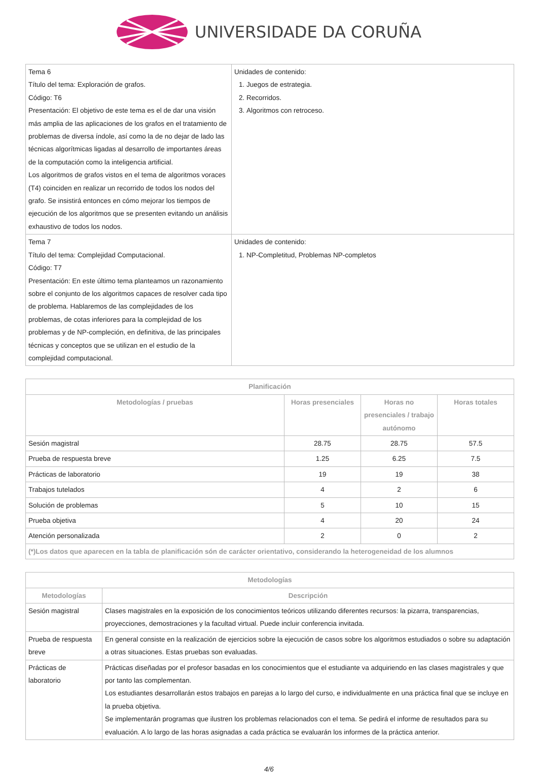UNIVERSIDADE DA CORUÑA
| Tema 6 Título del tema: Exploración de grafos. Código: T6 Presentación: El objetivo de este tema es el de dar una visión más amplia de las aplicaciones de los grafos en el tratamiento de problemas de diversa índole, así como la de no dejar de lado las técnicas algorítmicas ligadas al desarrollo de importantes áreas de la computación como la inteligencia artificial. Los algoritmos de grafos vistos en el tema de algoritmos voraces (T4) coinciden en realizar un recorrido de todos los nodos del grafo. Se insistirá entonces en cómo mejorar los tiempos de ejecución de los algoritmos que se presenten evitando un análisis exhaustivo de todos los nodos. | Unidades de contenido: 1. Juegos de estrategia. 2. Recorridos. 3. Algoritmos con retroceso. |
| Tema 7 Título del tema: Complejidad Computacional. Código: T7 Presentación: En este último tema planteamos un razonamiento sobre el conjunto de los algoritmos capaces de resolver cada tipo de problema. Hablaremos de las complejidades de los problemas, de cotas inferiores para la complejidad de los problemas y de NP-compleción, en definitiva, de las principales técnicas y conceptos que se utilizan en el estudio de la complejidad computacional. | Unidades de contenido: 1. NP-Completitud, Problemas NP-completos |
| Planificación | | | |
| --- | --- | --- | --- |
| Metodologías / pruebas | Horas presenciales | Horas no presenciales / trabajo autónomo | Horas totales |
| Sesión magistral | 28.75 | 28.75 | 57.5 |
| Prueba de respuesta breve | 1.25 | 6.25 | 7.5 |
| Prácticas de laboratorio | 19 | 19 | 38 |
| Trabajos tutelados | 4 | 2 | 6 |
| Solución de problemas | 5 | 10 | 15 |
| Prueba objetiva | 4 | 20 | 24 |
| Atención personalizada | 2 | 0 | 2 |
| (*)Los datos que aparecen en la tabla de planificación són de carácter orientativo, considerando la heterogeneidad de los alumnos | | | |
| Metodologías | |
| --- | --- |
| Metodologías | Descripción |
| Sesión magistral | Clases magistrales en la exposición de los conocimientos teóricos utilizando diferentes recursos: la pizarra, transparencias, proyecciones, demostraciones y la facultad virtual. Puede incluir conferencia invitada. |
| Prueba de respuesta breve | En general consiste en la realización de ejercicios sobre la ejecución de casos sobre los algoritmos estudiados o sobre su adaptación a otras situaciones. Estas pruebas son evaluadas. |
| Prácticas de laboratorio | Prácticas diseñadas por el profesor basadas en los conocimientos que el estudiante va adquiriendo en las clases magistrales y que por tanto las complementan. Los estudiantes desarrollarán estos trabajos en parejas a lo largo del curso, e individualmente en una práctica final que se incluye en la prueba objetiva. Se implementarán programas que ilustren los problemas relacionados con el tema. Se pedirá el informe de resultados para su evaluación. A lo largo de las horas asignadas a cada práctica se evaluarán los informes de la práctica anterior. |
4/6